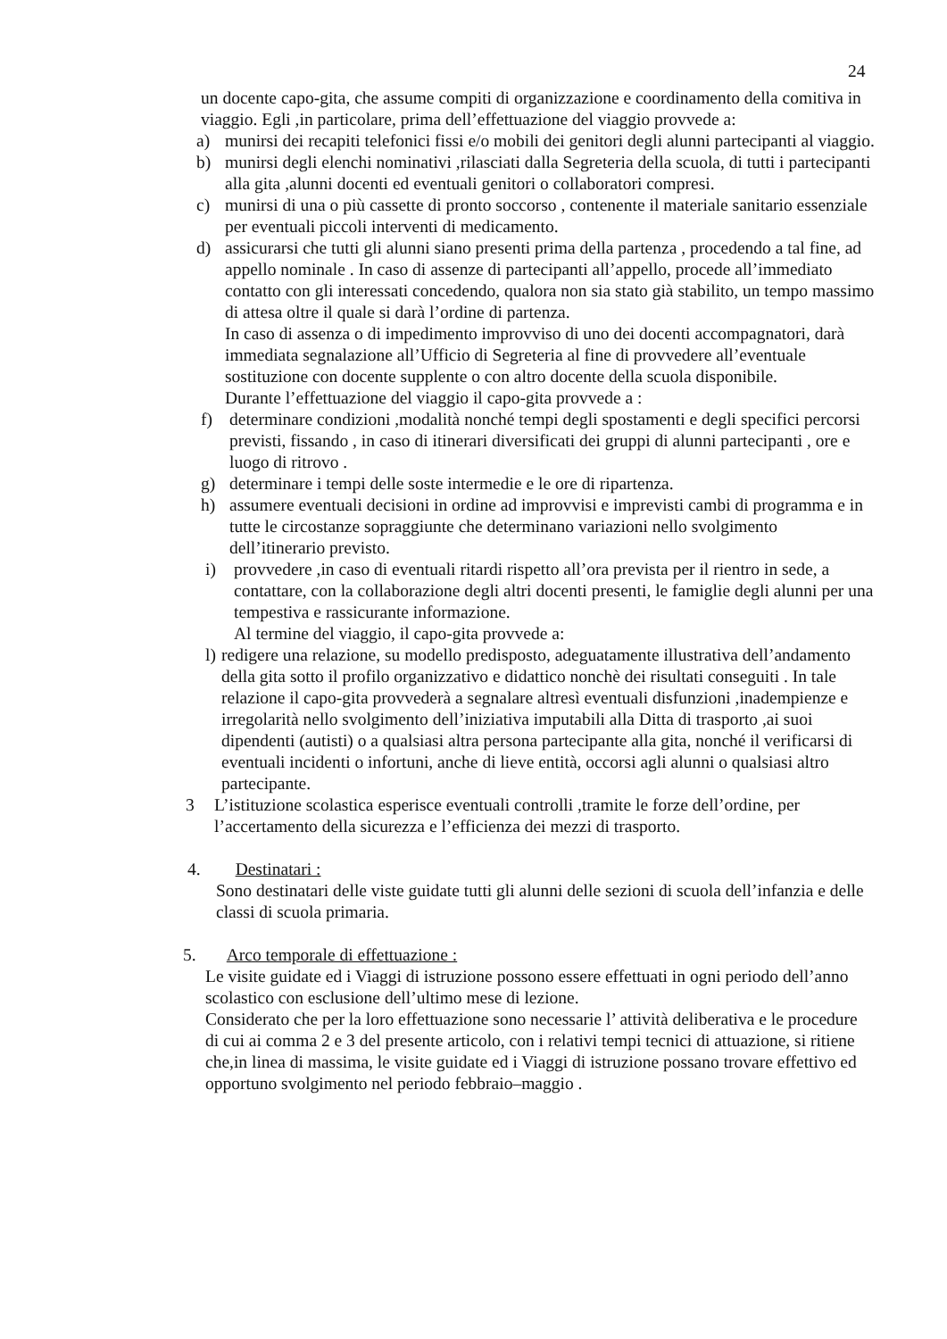24
un docente capo-gita, che assume compiti di organizzazione e coordinamento della comitiva in viaggio. Egli ,in particolare, prima dell’effettuazione del viaggio provvede a:
a) munirsi dei recapiti telefonici fissi e/o mobili dei genitori degli alunni partecipanti al viaggio.
b) munirsi degli elenchi nominativi ,rilasciati dalla Segreteria della scuola, di tutti i partecipanti alla gita ,alunni docenti ed eventuali genitori o collaboratori compresi.
c) munirsi di una o più cassette di pronto soccorso , contenente il materiale sanitario essenziale per eventuali piccoli interventi di medicamento.
d) assicurarsi che tutti gli alunni siano presenti prima della partenza , procedendo a tal fine, ad appello nominale . In caso di assenze di partecipanti all’appello, procede all’immediato contatto con gli interessati concedendo, qualora non sia stato già stabilito, un tempo massimo di attesa oltre il quale si darà l’ordine di partenza.
In caso di assenza o di impedimento improvviso di uno dei docenti accompagnatori, darà immediata segnalazione all’Ufficio di Segreteria al fine di provvedere all’eventuale sostituzione con docente supplente o con altro docente della scuola disponibile.
Durante l’effettuazione del viaggio il capo-gita provvede a :
f) determinare condizioni ,modalità nonché tempi degli spostamenti e degli specifici percorsi previsti, fissando , in caso di itinerari diversificati dei gruppi di alunni partecipanti , ore e luogo di ritrovo .
g) determinare i tempi delle soste intermedie e le ore di ripartenza.
h) assumere eventuali decisioni in ordine ad improvvisi e imprevisti cambi di programma e in tutte le circostanze sopraggiunte che determinano variazioni nello svolgimento dell’itinerario previsto.
i) provvedere ,in caso di eventuali ritardi rispetto all’ora prevista per il rientro in sede, a contattare, con la collaborazione degli altri docenti presenti, le famiglie degli alunni per una tempestiva e rassicurante informazione.
Al termine del viaggio, il capo-gita provvede a:
l)
redigere una relazione, su modello predisposto, adeguatamente illustrativa dell’andamento della gita sotto il profilo organizzativo e didattico nonchè dei risultati conseguiti . In tale relazione il capo-gita provvederà a segnalare altresì eventuali disfunzioni ,inadempienze e irregolarità nello svolgimento dell’iniziativa imputabili alla Ditta di trasporto ,ai suoi dipendenti (autisti) o a qualsiasi altra persona partecipante alla gita, nonché il verificarsi di eventuali incidenti o infortuni, anche di lieve entità, occorsi agli alunni o qualsiasi altro partecipante.
3 L’istituzione scolastica esperisce eventuali controlli ,tramite le forze dell’ordine, per l’accertamento della sicurezza e l’efficienza dei mezzi di trasporto.
4. Destinatari :
Sono destinatari delle viste guidate tutti gli alunni delle sezioni di scuola dell’infanzia e delle classi di scuola primaria.
5. Arco temporale di effettuazione :
Le visite guidate ed i Viaggi di istruzione possono essere effettuati in ogni periodo dell’anno scolastico con esclusione dell’ultimo mese di lezione.
Considerato che per la loro effettuazione sono necessarie l’ attività deliberativa e le procedure di cui ai comma 2 e 3 del presente articolo, con i relativi tempi tecnici di attuazione, si ritiene che,in linea di massima, le visite guidate ed i Viaggi di istruzione possano trovare effettivo ed opportuno svolgimento nel periodo febbraio–maggio .